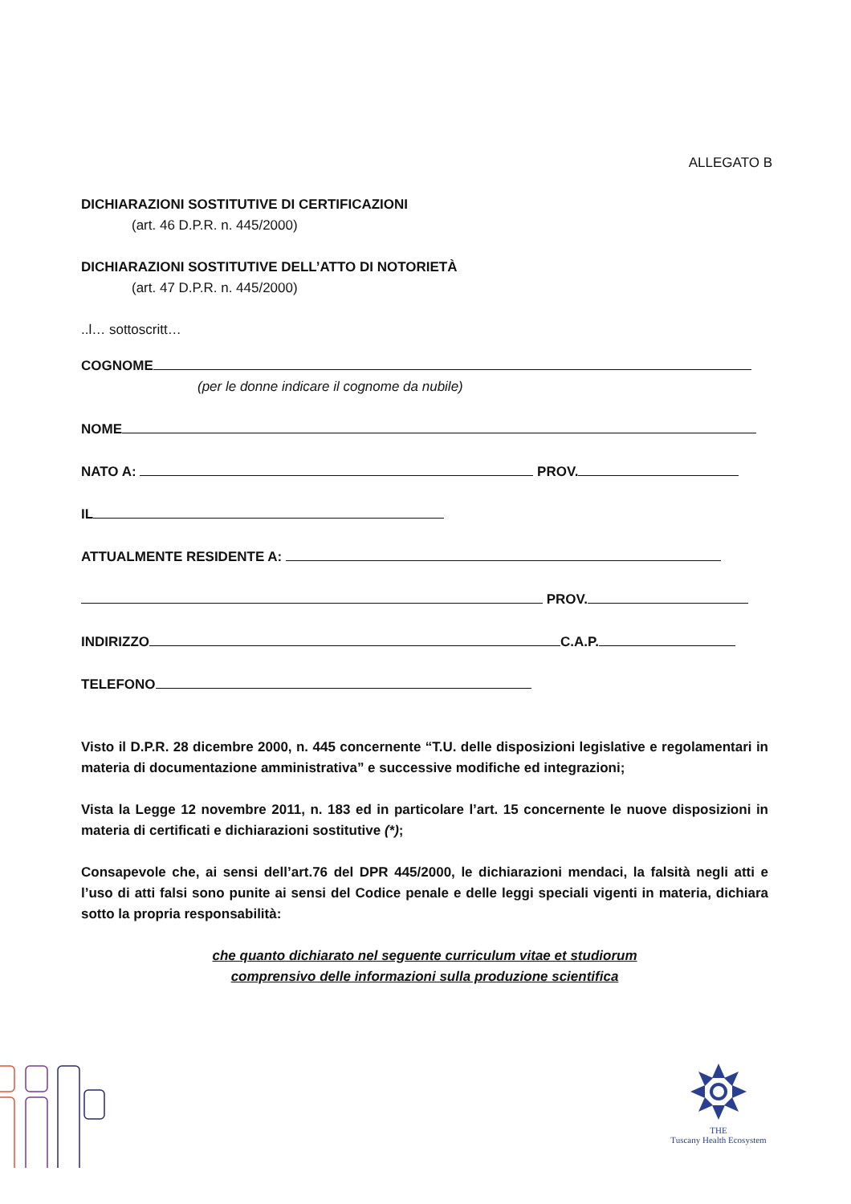ALLEGATO B
DICHIARAZIONI SOSTITUTIVE DI CERTIFICAZIONI
(art. 46 D.P.R. n. 445/2000)
DICHIARAZIONI SOSTITUTIVE DELL’ATTO DI NOTORIETÀ
(art. 47 D.P.R. n. 445/2000)
..l… sottoscritt…
COGNOME
(per le donne indicare il cognome da nubile)
NOME
NATO A: PROV.
IL
ATTUALMENTE RESIDENTE A:
PROV.
INDIRIZZO C.A.P.
TELEFONO
Visto il D.P.R. 28 dicembre 2000, n. 445 concernente “T.U. delle disposizioni legislative e regolamentari in materia di documentazione amministrativa” e successive modifiche ed integrazioni;
Vista la Legge 12 novembre 2011, n. 183 ed in particolare l’art. 15 concernente le nuove disposizioni in materia di certificati e dichiarazioni sostitutive (*);
Consapevole che, ai sensi dell’art.76 del DPR 445/2000, le dichiarazioni mendaci, la falsità negli atti e l’uso di atti falsi sono punite ai sensi del Codice penale e delle leggi speciali vigenti in materia, dichiara sotto la propria responsabilità:
che quanto dichiarato nel seguente curriculum vitae et studiorum
comprensivo delle informazioni sulla produzione scientifica
THE
Tuscany Health Ecosystem